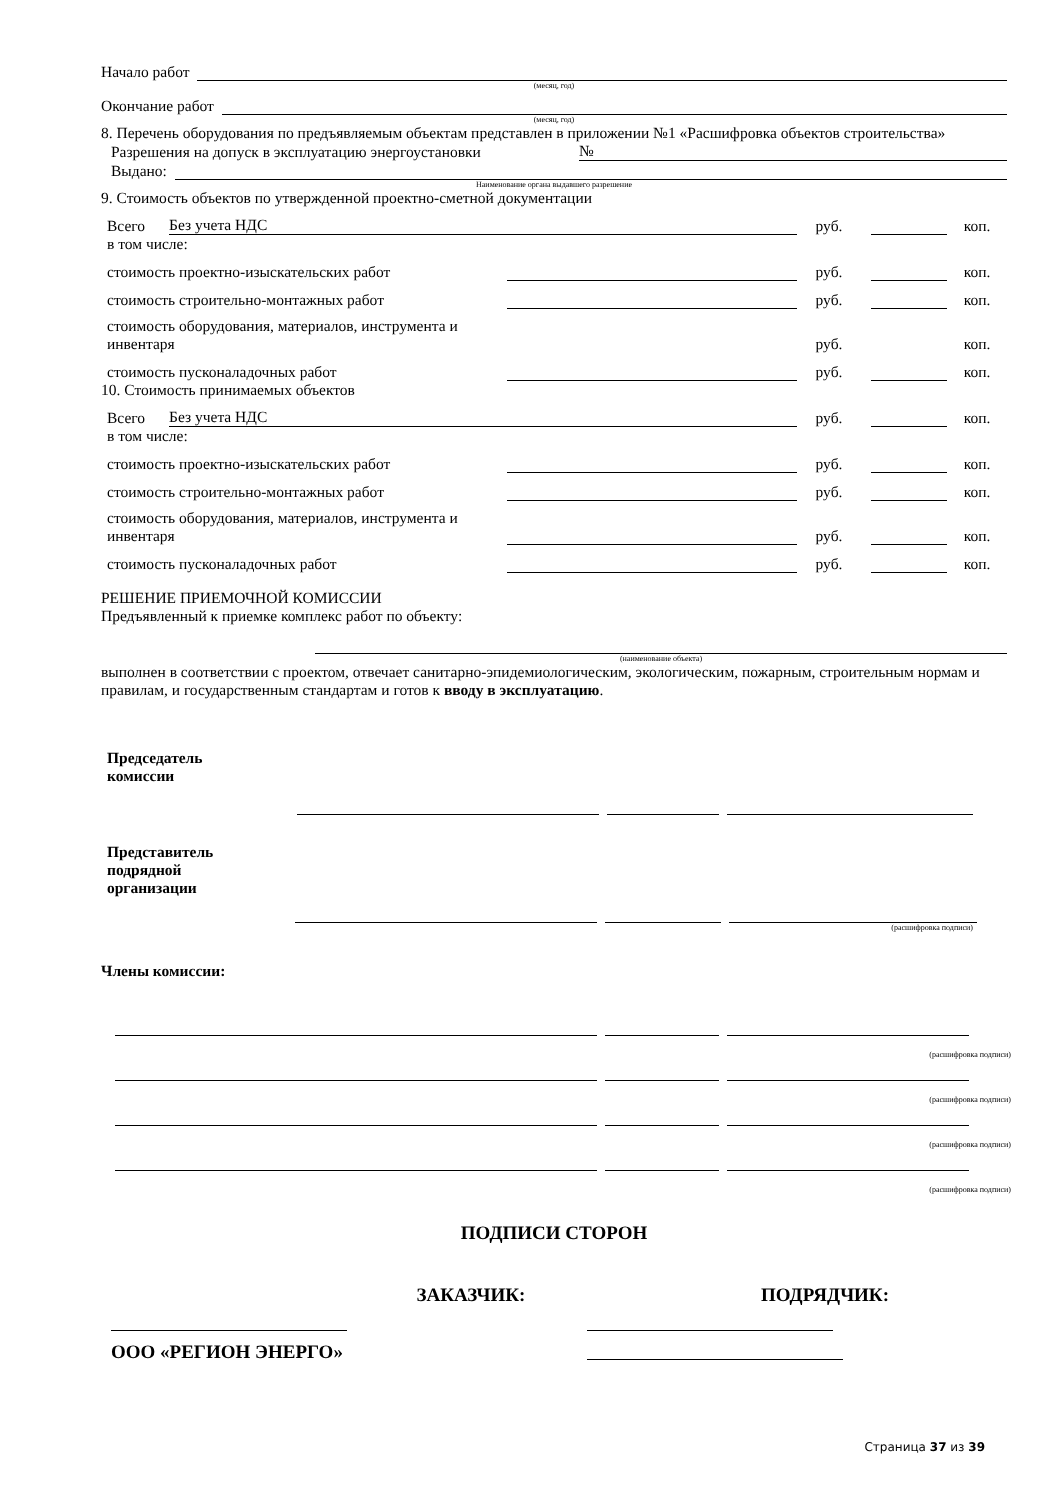Начало работ
(месяц, год)
Окончание работ
(месяц, год)
8. Перечень оборудования по предъявляемым объектам представлен в приложении №1 «Расшифровка объектов строительства»
Разрешения на допуск в эксплуатацию энергоустановки
№
Выдано:
Наименование органа выдавшего разрешение
9. Стоимость объектов по утвержденной проектно-сметной документации
Всего Без учета НДС руб. коп.
в том числе:
стоимость проектно-изыскательских работ руб. коп.
стоимость строительно-монтажных работ руб. коп.
стоимость оборудования, материалов, инструмента и инвентаря руб. коп.
стоимость пусконаладочных работ руб. коп.
10. Стоимость принимаемых объектов
Всего Без учета НДС руб. коп.
в том числе:
стоимость проектно-изыскательских работ руб. коп.
стоимость строительно-монтажных работ руб. коп.
стоимость оборудования, материалов, инструмента и инвентаря руб. коп.
стоимость пусконаладочных работ руб. коп.
РЕШЕНИЕ ПРИЕМОЧНОЙ КОМИССИИ
Предъявленный к приемке комплекс работ по объекту:
(наименование объекта)
выполнен в соответствии с проектом, отвечает санитарно-эпидемиологическим, экологическим, пожарным, строительным нормам и правилам, и государственным стандартам и готов к вводу в эксплуатацию.
Председатель
комиссии
Представитель
подрядной
организации
(расшифровка подписи)
Члены комиссии:
(расшифровка подписи)
(расшифровка подписи)
(расшифровка подписи)
(расшифровка подписи)
ПОДПИСИ СТОРОН
ЗАКАЗЧИК: ПОДРЯДЧИК:
ООО «РЕГИОН ЭНЕРГО»
Страница 37 из 39